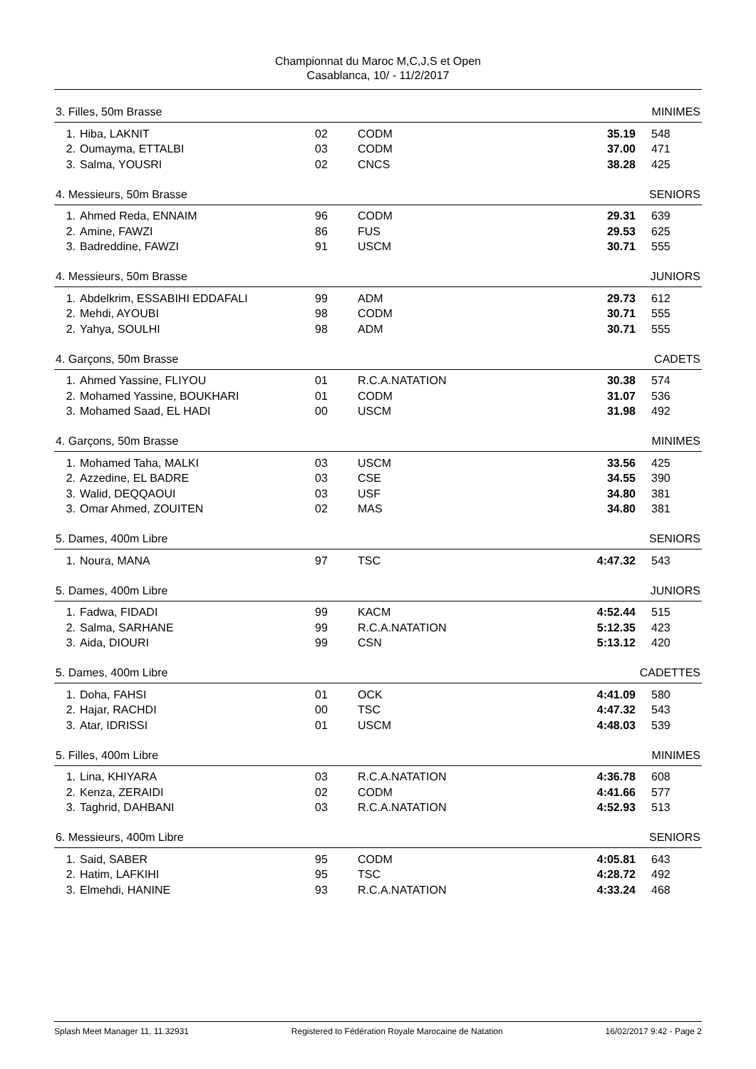Championnat du Maroc M,C,J,S et Open
Casablanca, 10/ - 11/2/2017
3. Filles, 50m Brasse MINIMES
| 1. | Hiba, LAKNIT | 02 | CODM | 35.19 | 548 |
| 2. | Oumayma, ETTALBI | 03 | CODM | 37.00 | 471 |
| 3. | Salma, YOUSRI | 02 | CNCS | 38.28 | 425 |
4. Messieurs, 50m Brasse SENIORS
| 1. | Ahmed Reda, ENNAIM | 96 | CODM | 29.31 | 639 |
| 2. | Amine, FAWZI | 86 | FUS | 29.53 | 625 |
| 3. | Badreddine, FAWZI | 91 | USCM | 30.71 | 555 |
4. Messieurs, 50m Brasse JUNIORS
| 1. | Abdelkrim, ESSABIHI EDDAFALI | 99 | ADM | 29.73 | 612 |
| 2. | Mehdi, AYOUBI | 98 | CODM | 30.71 | 555 |
| 2. | Yahya, SOULHI | 98 | ADM | 30.71 | 555 |
4. Garçons, 50m Brasse CADETS
| 1. | Ahmed Yassine, FLIYOU | 01 | R.C.A.NATATION | 30.38 | 574 |
| 2. | Mohamed Yassine, BOUKHARI | 01 | CODM | 31.07 | 536 |
| 3. | Mohamed Saad, EL HADI | 00 | USCM | 31.98 | 492 |
4. Garçons, 50m Brasse MINIMES
| 1. | Mohamed Taha, MALKI | 03 | USCM | 33.56 | 425 |
| 2. | Azzedine, EL BADRE | 03 | CSE | 34.55 | 390 |
| 3. | Walid, DEQQAOUI | 03 | USF | 34.80 | 381 |
| 3. | Omar Ahmed, ZOUITEN | 02 | MAS | 34.80 | 381 |
5. Dames, 400m Libre SENIORS
| 1. | Noura, MANA | 97 | TSC | 4:47.32 | 543 |
5. Dames, 400m Libre JUNIORS
| 1. | Fadwa, FIDADI | 99 | KACM | 4:52.44 | 515 |
| 2. | Salma, SARHANE | 99 | R.C.A.NATATION | 5:12.35 | 423 |
| 3. | Aida, DIOURI | 99 | CSN | 5:13.12 | 420 |
5. Dames, 400m Libre CADETTES
| 1. | Doha, FAHSI | 01 | OCK | 4:41.09 | 580 |
| 2. | Hajar, RACHDI | 00 | TSC | 4:47.32 | 543 |
| 3. | Atar, IDRISSI | 01 | USCM | 4:48.03 | 539 |
5. Filles, 400m Libre MINIMES
| 1. | Lina, KHIYARA | 03 | R.C.A.NATATION | 4:36.78 | 608 |
| 2. | Kenza, ZERAIDI | 02 | CODM | 4:41.66 | 577 |
| 3. | Taghrid, DAHBANI | 03 | R.C.A.NATATION | 4:52.93 | 513 |
6. Messieurs, 400m Libre SENIORS
| 1. | Said, SABER | 95 | CODM | 4:05.81 | 643 |
| 2. | Hatim, LAFKIHI | 95 | TSC | 4:28.72 | 492 |
| 3. | Elmehdi, HANINE | 93 | R.C.A.NATATION | 4:33.24 | 468 |
Splash Meet Manager 11, 11.32931 Registered to Fédération Royale Marocaine de Natation 16/02/2017 9:42 - Page 2